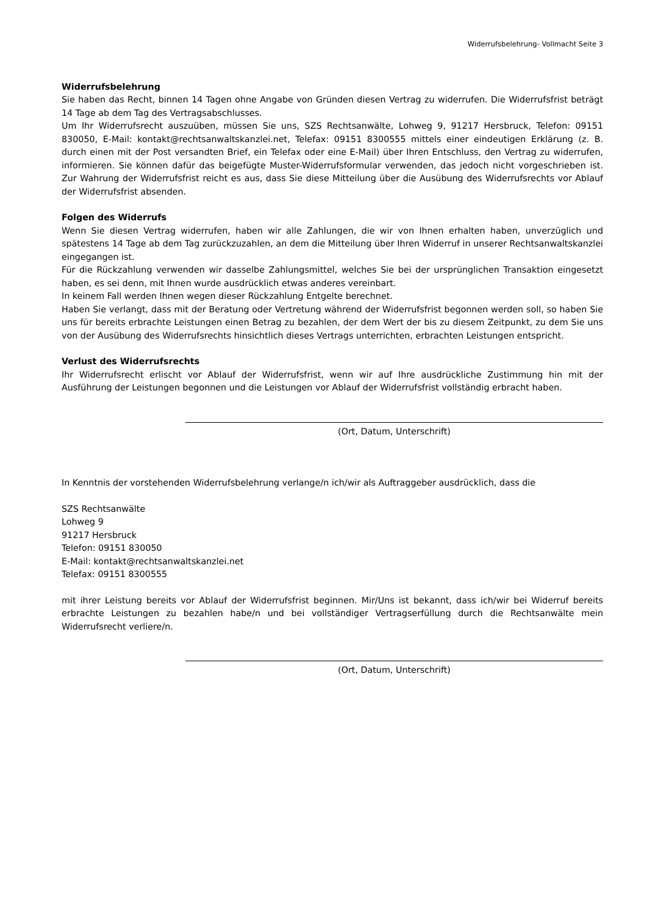Widerrufsbelehrung- Vollmacht Seite 3
Widerrufsbelehrung
Sie haben das Recht, binnen 14 Tagen ohne Angabe von Gründen diesen Vertrag zu widerrufen. Die Widerrufsfrist beträgt 14 Tage ab dem Tag des Vertragsabschlusses.
Um Ihr Widerrufsrecht auszuüben, müssen Sie uns, SZS Rechtsanwälte, Lohweg 9, 91217 Hersbruck, Telefon: 09151 830050, E-Mail: kontakt@rechtsanwaltskanzlei.net, Telefax: 09151 8300555 mittels einer eindeutigen Erklärung (z. B. durch einen mit der Post versandten Brief, ein Telefax oder eine E-Mail) über Ihren Entschluss, den Vertrag zu widerrufen, informieren. Sie können dafür das beigefügte Muster-Widerrufsformular verwenden, das jedoch nicht vorgeschrieben ist. Zur Wahrung der Widerrufsfrist reicht es aus, dass Sie diese Mitteilung über die Ausübung des Widerrufsrechts vor Ablauf der Widerrufsfrist absenden.
Folgen des Widerrufs
Wenn Sie diesen Vertrag widerrufen, haben wir alle Zahlungen, die wir von Ihnen erhalten haben, unverzüglich und spätestens 14 Tage ab dem Tag zurückzuzahlen, an dem die Mitteilung über Ihren Widerruf in unserer Rechtsanwaltskanzlei eingegangen ist.
Für die Rückzahlung verwenden wir dasselbe Zahlungsmittel, welches Sie bei der ursprünglichen Transaktion eingesetzt haben, es sei denn, mit Ihnen wurde ausdrücklich etwas anderes vereinbart.
In keinem Fall werden Ihnen wegen dieser Rückzahlung Entgelte berechnet.
Haben Sie verlangt, dass mit der Beratung oder Vertretung während der Widerrufsfrist begonnen werden soll, so haben Sie uns für bereits erbrachte Leistungen einen Betrag zu bezahlen, der dem Wert der bis zu diesem Zeitpunkt, zu dem Sie uns von der Ausübung des Widerrufsrechts hinsichtlich dieses Vertrags unterrichten, erbrachten Leistungen entspricht.
Verlust des Widerrufsrechts
Ihr Widerrufsrecht erlischt vor Ablauf der Widerrufsfrist, wenn wir auf Ihre ausdrückliche Zustimmung hin mit der Ausführung der Leistungen begonnen und die Leistungen vor Ablauf der Widerrufsfrist vollständig erbracht haben.
(Ort, Datum, Unterschrift)
In Kenntnis der vorstehenden Widerrufsbelehrung verlange/n ich/wir als Auftraggeber ausdrücklich, dass die
SZS Rechtsanwälte
Lohweg 9
91217 Hersbruck
Telefon: 09151 830050
E-Mail: kontakt@rechtsanwaltskanzlei.net
Telefax: 09151 8300555
mit ihrer Leistung bereits vor Ablauf der Widerrufsfrist beginnen. Mir/Uns ist bekannt, dass ich/wir bei Widerruf bereits erbrachte Leistungen zu bezahlen habe/n und bei vollständiger Vertragserfüllung durch die Rechtsanwälte mein Widerrufsrecht verliere/n.
(Ort, Datum, Unterschrift)